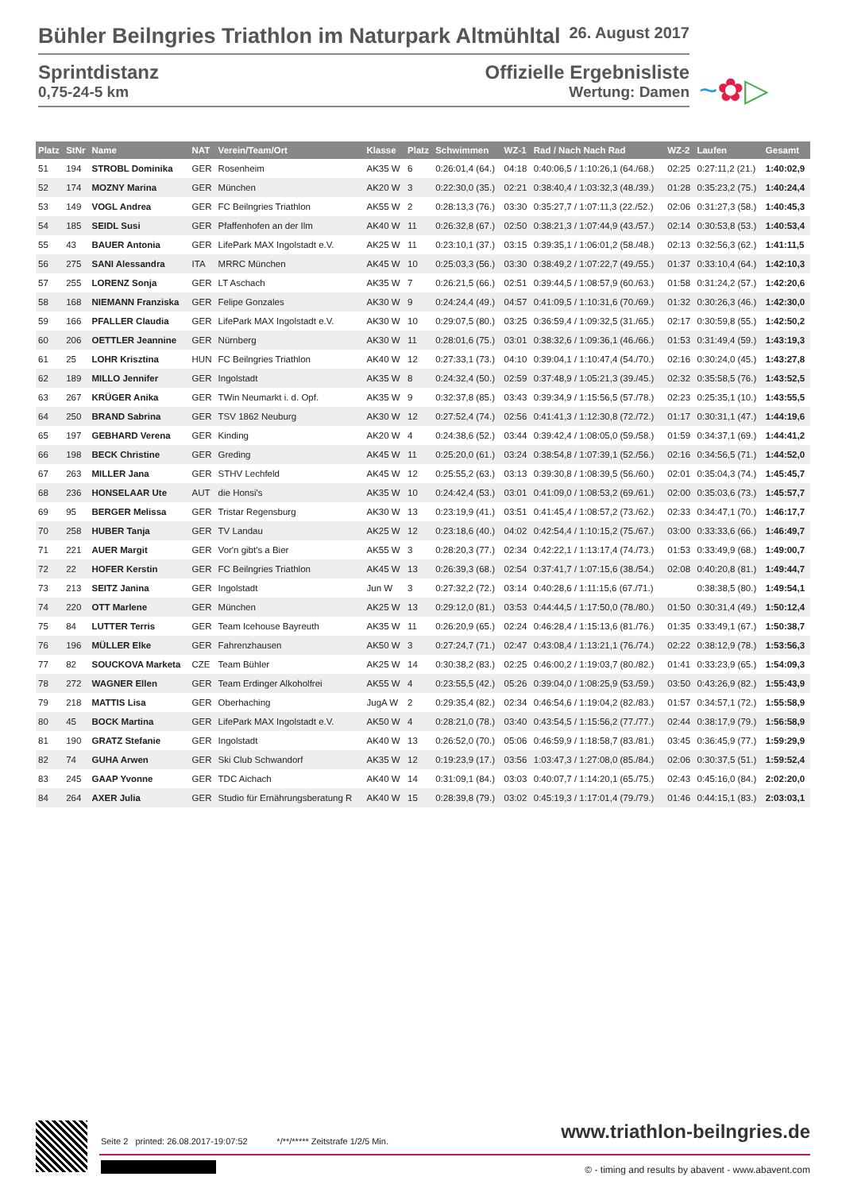Bühler Beilngries Triathlon im Naturpark Altmühltal 26. August 2017
Sprintdistanz
0,75-24-5 km
Offizielle Ergebnisliste
Wertung: Damen
~✿▷
| Platz | StNr | Name | NAT | Verein/Team/Ort | Klasse | Platz | Schwimmen | WZ-1 | Rad / Nach Nach Rad | WZ-2 | Laufen | Gesamt |
| --- | --- | --- | --- | --- | --- | --- | --- | --- | --- | --- | --- | --- |
| 51 | 194 | STROBL Dominika | GER | Rosenheim | AK35 W | 6 | 0:26:01,4 (64.) | 04:18 | 0:40:06,5 / 1:10:26,1 (64./68.) | 02:25 | 0:27:11,2 (21.) | 1:40:02,9 |
| 52 | 174 | MOZNY Marina | GER | München | AK20 W | 3 | 0:22:30,0 (35.) | 02:21 | 0:38:40,4 / 1:03:32,3 (48./39.) | 01:28 | 0:35:23,2 (75.) | 1:40:24,4 |
| 53 | 149 | VOGL Andrea | GER | FC Beilngries Triathlon | AK55 W | 2 | 0:28:13,3 (76.) | 03:30 | 0:35:27,7 / 1:07:11,3 (22./52.) | 02:06 | 0:31:27,3 (58.) | 1:40:45,3 |
| 54 | 185 | SEIDL Susi | GER | Pfaffenhofen an der Ilm | AK40 W | 11 | 0:26:32,8 (67.) | 02:50 | 0:38:21,3 / 1:07:44,9 (43./57.) | 02:14 | 0:30:53,8 (53.) | 1:40:53,4 |
| 55 | 43 | BAUER Antonia | GER | LifePark MAX Ingolstadt e.V. | AK25 W | 11 | 0:23:10,1 (37.) | 03:15 | 0:39:35,1 / 1:06:01,2 (58./48.) | 02:13 | 0:32:56,3 (62.) | 1:41:11,5 |
| 56 | 275 | SANI Alessandra | ITA | MRRC München | AK45 W | 10 | 0:25:03,3 (56.) | 03:30 | 0:38:49,2 / 1:07:22,7 (49./55.) | 01:37 | 0:33:10,4 (64.) | 1:42:10,3 |
| 57 | 255 | LORENZ Sonja | GER | LT Aschach | AK35 W | 7 | 0:26:21,5 (66.) | 02:51 | 0:39:44,5 / 1:08:57,9 (60./63.) | 01:58 | 0:31:24,2 (57.) | 1:42:20,6 |
| 58 | 168 | NIEMANN Franziska | GER | Felipe Gonzales | AK30 W | 9 | 0:24:24,4 (49.) | 04:57 | 0:41:09,5 / 1:10:31,6 (70./69.) | 01:32 | 0:30:26,3 (46.) | 1:42:30,0 |
| 59 | 166 | PFALLER Claudia | GER | LifePark MAX Ingolstadt e.V. | AK30 W | 10 | 0:29:07,5 (80.) | 03:25 | 0:36:59,4 / 1:09:32,5 (31./65.) | 02:17 | 0:30:59,8 (55.) | 1:42:50,2 |
| 60 | 206 | OETTLER Jeannine | GER | Nürnberg | AK30 W | 11 | 0:28:01,6 (75.) | 03:01 | 0:38:32,6 / 1:09:36,1 (46./66.) | 01:53 | 0:31:49,4 (59.) | 1:43:19,3 |
| 61 | 25 | LOHR Krisztina | HUN | FC Beilngries Triathlon | AK40 W | 12 | 0:27:33,1 (73.) | 04:10 | 0:39:04,1 / 1:10:47,4 (54./70.) | 02:16 | 0:30:24,0 (45.) | 1:43:27,8 |
| 62 | 189 | MILLO Jennifer | GER | Ingolstadt | AK35 W | 8 | 0:24:32,4 (50.) | 02:59 | 0:37:48,9 / 1:05:21,3 (39./45.) | 02:32 | 0:35:58,5 (76.) | 1:43:52,5 |
| 63 | 267 | KRÜGER Anika | GER | TWin Neumarkt i. d. Opf. | AK35 W | 9 | 0:32:37,8 (85.) | 03:43 | 0:39:34,9 / 1:15:56,5 (57./78.) | 02:23 | 0:25:35,1 (10.) | 1:43:55,5 |
| 64 | 250 | BRAND Sabrina | GER | TSV 1862 Neuburg | AK30 W | 12 | 0:27:52,4 (74.) | 02:56 | 0:41:41,3 / 1:12:30,8 (72./72.) | 01:17 | 0:30:31,1 (47.) | 1:44:19,6 |
| 65 | 197 | GEBHARD Verena | GER | Kinding | AK20 W | 4 | 0:24:38,6 (52.) | 03:44 | 0:39:42,4 / 1:08:05,0 (59./58.) | 01:59 | 0:34:37,1 (69.) | 1:44:41,2 |
| 66 | 198 | BECK Christine | GER | Greding | AK45 W | 11 | 0:25:20,0 (61.) | 03:24 | 0:38:54,8 / 1:07:39,1 (52./56.) | 02:16 | 0:34:56,5 (71.) | 1:44:52,0 |
| 67 | 263 | MILLER Jana | GER | STHV Lechfeld | AK45 W | 12 | 0:25:55,2 (63.) | 03:13 | 0:39:30,8 / 1:08:39,5 (56./60.) | 02:01 | 0:35:04,3 (74.) | 1:45:45,7 |
| 68 | 236 | HONSELAAR Ute | AUT | die Honsi's | AK35 W | 10 | 0:24:42,4 (53.) | 03:01 | 0:41:09,0 / 1:08:53,2 (69./61.) | 02:00 | 0:35:03,6 (73.) | 1:45:57,7 |
| 69 | 95 | BERGER Melissa | GER | Tristar Regensburg | AK30 W | 13 | 0:23:19,9 (41.) | 03:51 | 0:41:45,4 / 1:08:57,2 (73./62.) | 02:33 | 0:34:47,1 (70.) | 1:46:17,7 |
| 70 | 258 | HUBER Tanja | GER | TV Landau | AK25 W | 12 | 0:23:18,6 (40.) | 04:02 | 0:42:54,4 / 1:10:15,2 (75./67.) | 03:00 | 0:33:33,6 (66.) | 1:46:49,7 |
| 71 | 221 | AUER Margit | GER | Vor'n gibt's a Bier | AK55 W | 3 | 0:28:20,3 (77.) | 02:34 | 0:42:22,1 / 1:13:17,4 (74./73.) | 01:53 | 0:33:49,9 (68.) | 1:49:00,7 |
| 72 | 22 | HOFER Kerstin | GER | FC Beilngries Triathlon | AK45 W | 13 | 0:26:39,3 (68.) | 02:54 | 0:37:41,7 / 1:07:15,6 (38./54.) | 02:08 | 0:40:20,8 (81.) | 1:49:44,7 |
| 73 | 213 | SEITZ Janina | GER | Ingolstadt | Jun W | 3 | 0:27:32,2 (72.) | 03:14 | 0:40:28,6 / 1:11:15,6 (67./71.) | | 0:38:38,5 (80.) | 1:49:54,1 |
| 74 | 220 | OTT Marlene | GER | München | AK25 W | 13 | 0:29:12,0 (81.) | 03:53 | 0:44:44,5 / 1:17:50,0 (78./80.) | 01:50 | 0:30:31,4 (49.) | 1:50:12,4 |
| 75 | 84 | LUTTER Terris | GER | Team Icehouse Bayreuth | AK35 W | 11 | 0:26:20,9 (65.) | 02:24 | 0:46:28,4 / 1:15:13,6 (81./76.) | 01:35 | 0:33:49,1 (67.) | 1:50:38,7 |
| 76 | 196 | MÜLLER Elke | GER | Fahrenzhausen | AK50 W | 3 | 0:27:24,7 (71.) | 02:47 | 0:43:08,4 / 1:13:21,1 (76./74.) | 02:22 | 0:38:12,9 (78.) | 1:53:56,3 |
| 77 | 82 | SOUCKOVA Marketa | CZE | Team Bühler | AK25 W | 14 | 0:30:38,2 (83.) | 02:25 | 0:46:00,2 / 1:19:03,7 (80./82.) | 01:41 | 0:33:23,9 (65.) | 1:54:09,3 |
| 78 | 272 | WAGNER Ellen | GER | Team Erdinger Alkoholfrei | AK55 W | 4 | 0:23:55,5 (42.) | 05:26 | 0:39:04,0 / 1:08:25,9 (53./59.) | 03:50 | 0:43:26,9 (82.) | 1:55:43,9 |
| 79 | 218 | MATTIS Lisa | GER | Oberhaching | JugA W | 2 | 0:29:35,4 (82.) | 02:34 | 0:46:54,6 / 1:19:04,2 (82./83.) | 01:57 | 0:34:57,1 (72.) | 1:55:58,9 |
| 80 | 45 | BOCK Martina | GER | LifePark MAX Ingolstadt e.V. | AK50 W | 4 | 0:28:21,0 (78.) | 03:40 | 0:43:54,5 / 1:15:56,2 (77./77.) | 02:44 | 0:38:17,9 (79.) | 1:56:58,9 |
| 81 | 190 | GRATZ Stefanie | GER | Ingolstadt | AK40 W | 13 | 0:26:52,0 (70.) | 05:06 | 0:46:59,9 / 1:18:58,7 (83./81.) | 03:45 | 0:36:45,9 (77.) | 1:59:29,9 |
| 82 | 74 | GUHA Arwen | GER | Ski Club Schwandorf | AK35 W | 12 | 0:19:23,9 (17.) | 03:56 | 1:03:47,3 / 1:27:08,0 (85./84.) | 02:06 | 0:30:37,5 (51.) | 1:59:52,4 |
| 83 | 245 | GAAP Yvonne | GER | TDC Aichach | AK40 W | 14 | 0:31:09,1 (84.) | 03:03 | 0:40:07,7 / 1:14:20,1 (65./75.) | 02:43 | 0:45:16,0 (84.) | 2:02:20,0 |
| 84 | 264 | AXER Julia | GER | Studio für Ernährungsberatung R | AK40 W | 15 | 0:28:39,8 (79.) | 03:02 | 0:45:19,3 / 1:17:01,4 (79./79.) | 01:46 | 0:44:15,1 (83.) | 2:03:03,1 |
Seite 2 printed: 26.08.2017-19:07:52 */**/***** Zeitstrafe 1/2/5 Min.
www.triathlon-beilngries.de
© - timing and results by abavent - www.abavent.com